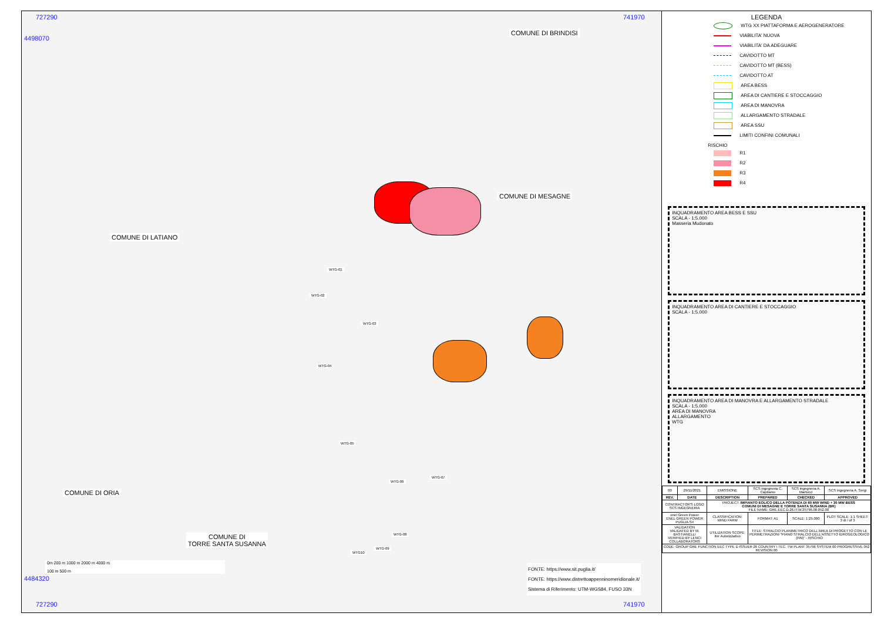727290 741970
727290 741970
4498070
4484320
COMUNE DI BRINDISI
COMUNE DI MESAGNE
COMUNE DI LATIANO
COMUNE DI ORIA
COMUNE DI
TORRE SANTA SUSANNA
WTG-01
WTG-02
WTG-03
WTG-04
WTG-05
WTG-06
WTG-07
WTG-08
WTG-09
WTG10
0m 200 m 1000 m 2000 m 4000 m
100 m 500 m
FONTE: https://www.sit.puglia.it/
FONTE: https://www.distrettoappenninomeridionale.it/
Sistema di Riferimento: UTM-WGS84, FUSO 33N
LEGENDA
WTG XX PIATTAFORMA E AEROGENERATORE
VIABILITA' NUOVA
VIABILITA' DA ADEGUARE
CAVIDOTTO MT
CAVIDOTTO MT (BESS)
CAVIDOTTO AT
AREA BESS
AREA DI CANTIERE E STOCCAGGIO
AREA DI MANOVRA
ALLARGAMENTO STRADALE
AREA SSU
LIMITI CONFINI COMUNALI
RISCHIO
R1
R2
R3
R4
INQUADRAMENTO AREA BESS E SSU
SCALA - 1:5.000
Masseria Mudonato
INQUADRAMENTO AREA DI CANTIERE E STOCCAGGIO
SCALA - 1:5.000
INQUADRAMENTO AREA DI MANOVRA E ALLARGAMENTO STRADALE
SCALA - 1:5.000
AREA DI MANOVRA
ALLARGAMENTO
WTG
| 00 | 29/11/2021 | EMISSIONE | SCS ingegneria C. Capitanio | SCS ingegneria A. Martucci | SCS ingegneria A. Sergi |
| REV. | DATE | DESCRIPTION | PREPARED | CHECKED | APPROVED |
| CONTRACTOR'S LOGO SCS INGEGNERIA | | PROJECT: IMPIANTO EOLICO DELLA POTENZA DI 60 MW WIND + 30 MW BESS COMUNI DI MESAGNE E TORRE SANTA SUSANNA (BR) FILE NAME: GRE.EEC.D.26.IT.W.35796.00.052.00 | | | |
| enel Green Power ENEL GREEN POWER PUGLIA Srl | | CLASSIFICATION: WIND FARM | FORMAT: A1 | SCALE: 1:25.000 | PLOT SCALE: 1:1 SHEET: 3 di / of 3 |
| VALIDATION VALIDATED BY M. BASTIANELLI VERIFIED BY LENCI COLLABORATORS | | UTILIZATION SCOPE: Iter Autorizzativo | TITLE: STRALCIO PLANIMETRICO DELL'AREA DI PROGETTO CON LE PERIMETRAZIONI "PIANO STRALCIO DELL'ASSETTO IDROGEOLOGICO (PAI)" - RISCHIO | | |
| CODE: GROUP GRE FUNCTION EEC TYPE D ISSUER 26 COUNTRY I TEC. TW PLANT 35796 SYSTEM 00 PROGRESSIVE 052 REVISION 00 | | | | | |